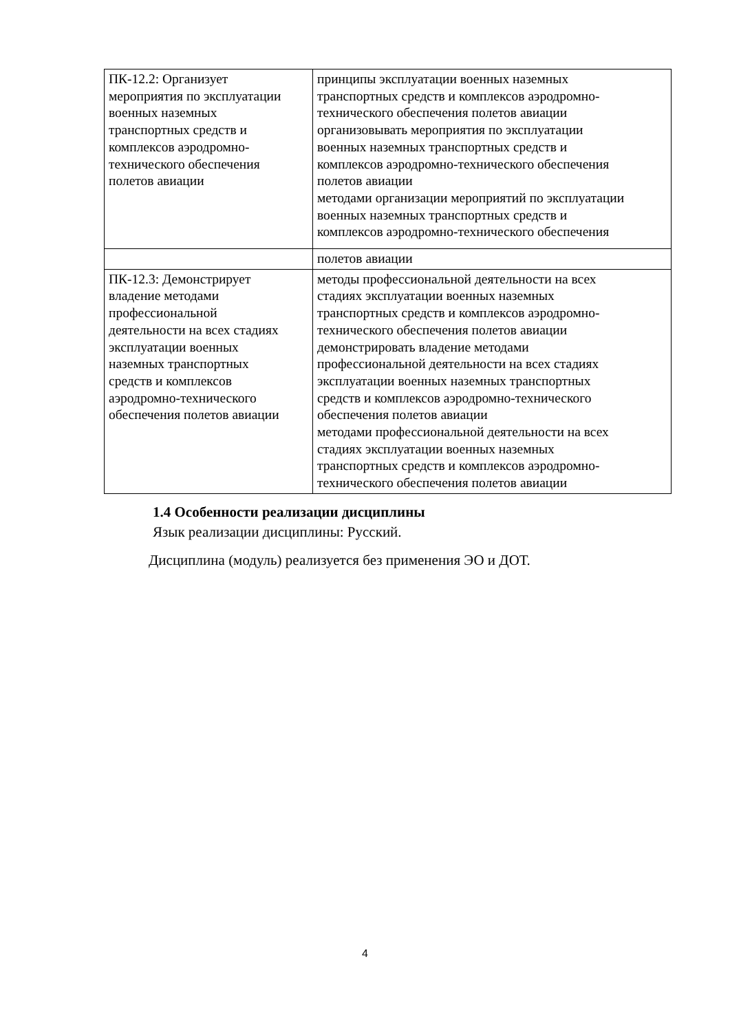| ПК-12.2: Организует мероприятия по эксплуатации военных наземных транспортных средств и комплексов аэродромно- технического обеспечения полетов авиации | принципы эксплуатации военных наземных транспортных средств и комплексов аэродромно- технического обеспечения полетов авиации организовывать мероприятия по эксплуатации военных наземных транспортных средств и комплексов аэродромно-технического обеспечения полетов авиации методами организации мероприятий по эксплуатации военных наземных транспортных средств и комплексов аэродромно-технического обеспечения |
| | полетов авиации |
| ПК-12.3: Демонстрирует владение методами профессиональной деятельности на всех стадиях эксплуатации военных наземных транспортных средств и комплексов аэродромно-технического обеспечения полетов авиации | методы профессиональной деятельности на всех стадиях эксплуатации военных наземных транспортных средств и комплексов аэродромно- технического обеспечения полетов авиации демонстрировать владение методами профессиональной деятельности на всех стадиях эксплуатации военных наземных транспортных средств и комплексов аэродромно-технического обеспечения полетов авиации методами профессиональной деятельности на всех стадиях эксплуатации военных наземных транспортных средств и комплексов аэродромно- технического обеспечения полетов авиации |
1.4 Особенности реализации дисциплины
Язык реализации дисциплины: Русский.
Дисциплина (модуль) реализуется без применения ЭО и ДОТ.
4